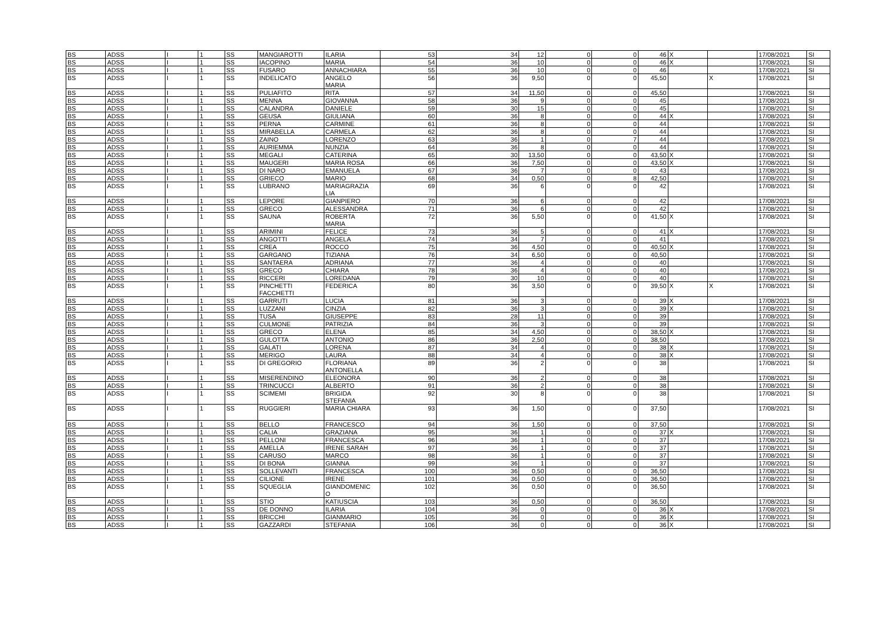| BS | ADSS | I | 1 | SS | MANGIAROTTI | ILARIA | 53 | 34 | 12 | 0 | 0 | 46 | X | | 17/08/2021 | SI |
| BS | ADSS | I | 1 | SS | IACOPINO | MARIA | 54 | 36 | 10 | 0 | 0 | 46 | X | | 17/08/2021 | SI |
| BS | ADSS | I | 1 | SS | FUSARO | ANNACHIARA | 55 | 36 | 10 | 0 | 0 | 46 | | | 17/08/2021 | SI |
| BS | ADSS | I | 1 | SS | INDELICATO | ANGELO MARIA | 56 | 36 | 9,50 | 0 | 0 | 45,50 | | X | 17/08/2021 | SI |
| BS | ADSS | I | 1 | SS | PULIAFITO | RITA | 57 | 34 | 11,50 | 0 | 0 | 45,50 | | | 17/08/2021 | SI |
| BS | ADSS | I | 1 | SS | MENNA | GIOVANNA | 58 | 36 | 9 | 0 | 0 | 45 | | | 17/08/2021 | SI |
| BS | ADSS | I | 1 | SS | CALANDRA | DANIELE | 59 | 30 | 15 | 0 | 0 | 45 | | | 17/08/2021 | SI |
| BS | ADSS | I | 1 | SS | GEUSA | GIULIANA | 60 | 36 | 8 | 0 | 0 | 44 | X | | 17/08/2021 | SI |
| BS | ADSS | I | 1 | SS | PERNA | CARMINE | 61 | 36 | 8 | 0 | 0 | 44 | | | 17/08/2021 | SI |
| BS | ADSS | I | 1 | SS | MIRABELLA | CARMELA | 62 | 36 | 8 | 0 | 0 | 44 | | | 17/08/2021 | SI |
| BS | ADSS | I | 1 | SS | ZAINO | LORENZO | 63 | 36 | 1 | 0 | 7 | 44 | | | 17/08/2021 | SI |
| BS | ADSS | I | 1 | SS | AURIEMMA | NUNZIA | 64 | 36 | 8 | 0 | 0 | 44 | | | 17/08/2021 | SI |
| BS | ADSS | I | 1 | SS | MEGALI | CATERINA | 65 | 30 | 13,50 | 0 | 0 | 43,50 | X | | 17/08/2021 | SI |
| BS | ADSS | I | 1 | SS | MAUGERI | MARIA ROSA | 66 | 36 | 7,50 | 0 | 0 | 43,50 | X | | 17/08/2021 | SI |
| BS | ADSS | I | 1 | SS | DI NARO | EMANUELA | 67 | 36 | 7 | 0 | 0 | 43 | | | 17/08/2021 | SI |
| BS | ADSS | I | 1 | SS | GRIECO | MARIO | 68 | 34 | 0,50 | 0 | 8 | 42,50 | | | 17/08/2021 | SI |
| BS | ADSS | I | 1 | SS | LUBRANO | MARIAGRAZIA LIA | 69 | 36 | 6 | 0 | 0 | 42 | | | 17/08/2021 | SI |
| BS | ADSS | I | 1 | SS | LEPORE | GIANPIERO | 70 | 36 | 6 | 0 | 0 | 42 | | | 17/08/2021 | SI |
| BS | ADSS | I | 1 | SS | GRECO | ALESSANDRA | 71 | 36 | 6 | 0 | 0 | 42 | | | 17/08/2021 | SI |
| BS | ADSS | I | 1 | SS | SAUNA | ROBERTA MARIA | 72 | 36 | 5,50 | 0 | 0 | 41,50 | X | | 17/08/2021 | SI |
| BS | ADSS | I | 1 | SS | ARIMINI | FELICE | 73 | 36 | 5 | 0 | 0 | 41 | X | | 17/08/2021 | SI |
| BS | ADSS | I | 1 | SS | ANGOTTI | ANGELA | 74 | 34 | 7 | 0 | 0 | 41 | | | 17/08/2021 | SI |
| BS | ADSS | I | 1 | SS | CREA | ROCCO | 75 | 36 | 4,50 | 0 | 0 | 40,50 | X | | 17/08/2021 | SI |
| BS | ADSS | I | 1 | SS | GARGANO | TIZIANA | 76 | 34 | 6,50 | 0 | 0 | 40,50 | | | 17/08/2021 | SI |
| BS | ADSS | I | 1 | SS | SANTAERA | ADRIANA | 77 | 36 | 4 | 0 | 0 | 40 | | | 17/08/2021 | SI |
| BS | ADSS | I | 1 | SS | GRECO | CHIARA | 78 | 36 | 4 | 0 | 0 | 40 | | | 17/08/2021 | SI |
| BS | ADSS | I | 1 | SS | RICCERI | LOREDANA | 79 | 30 | 10 | 0 | 0 | 40 | | | 17/08/2021 | SI |
| BS | ADSS | I | 1 | SS | PINCHETTI FACCHETTI | FEDERICA | 80 | 36 | 3,50 | 0 | 0 | 39,50 | X | X | 17/08/2021 | SI |
| BS | ADSS | I | 1 | SS | GARRUTI | LUCIA | 81 | 36 | 3 | 0 | 0 | 39 | X | | 17/08/2021 | SI |
| BS | ADSS | I | 1 | SS | LUZZANI | CINZIA | 82 | 36 | 3 | 0 | 0 | 39 | X | | 17/08/2021 | SI |
| BS | ADSS | I | 1 | SS | TUSA | GIUSEPPE | 83 | 28 | 11 | 0 | 0 | 39 | | | 17/08/2021 | SI |
| BS | ADSS | I | 1 | SS | CULMONE | PATRIZIA | 84 | 36 | 3 | 0 | 0 | 39 | | | 17/08/2021 | SI |
| BS | ADSS | I | 1 | SS | GRECO | ELENA | 85 | 34 | 4,50 | 0 | 0 | 38,50 | X | | 17/08/2021 | SI |
| BS | ADSS | I | 1 | SS | GULOTTA | ANTONIO | 86 | 36 | 2,50 | 0 | 0 | 38,50 | | | 17/08/2021 | SI |
| BS | ADSS | I | 1 | SS | GALATI | LORENA | 87 | 34 | 4 | 0 | 0 | 38 | X | | 17/08/2021 | SI |
| BS | ADSS | I | 1 | SS | MERIGO | LAURA | 88 | 34 | 4 | 0 | 0 | 38 | X | | 17/08/2021 | SI |
| BS | ADSS | I | 1 | SS | DI GREGORIO | FLORIANA ANTONELLA | 89 | 36 | 2 | 0 | 0 | 38 | | | 17/08/2021 | SI |
| BS | ADSS | I | 1 | SS | MISERENDINO | ELEONORA | 90 | 36 | 2 | 0 | 0 | 38 | | | 17/08/2021 | SI |
| BS | ADSS | I | 1 | SS | TRINCUCCI | ALBERTO | 91 | 36 | 2 | 0 | 0 | 38 | | | 17/08/2021 | SI |
| BS | ADSS | I | 1 | SS | SCIMEMI | BRIGIDA STEFANIA | 92 | 30 | 8 | 0 | 0 | 38 | | | 17/08/2021 | SI |
| BS | ADSS | I | 1 | SS | RUGGIERI | MARIA CHIARA | 93 | 36 | 1,50 | 0 | 0 | 37,50 | | | 17/08/2021 | SI |
| BS | ADSS | I | 1 | SS | BELLO | FRANCESCO | 94 | 36 | 1,50 | 0 | 0 | 37,50 | | | 17/08/2021 | SI |
| BS | ADSS | I | 1 | SS | CALIA | GRAZIANA | 95 | 36 | 1 | 0 | 0 | 37 | X | | 17/08/2021 | SI |
| BS | ADSS | I | 1 | SS | PELLONI | FRANCESCA | 96 | 36 | 1 | 0 | 0 | 37 | | | 17/08/2021 | SI |
| BS | ADSS | I | 1 | SS | AMELLA | IRENE SARAH | 97 | 36 | 1 | 0 | 0 | 37 | | | 17/08/2021 | SI |
| BS | ADSS | I | 1 | SS | CARUSO | MARCO | 98 | 36 | 1 | 0 | 0 | 37 | | | 17/08/2021 | SI |
| BS | ADSS | I | 1 | SS | DI BONA | GIANNA | 99 | 36 | 1 | 0 | 0 | 37 | | | 17/08/2021 | SI |
| BS | ADSS | I | 1 | SS | SOLLEVANTI | FRANCESCA | 100 | 36 | 0,50 | 0 | 0 | 36,50 | | | 17/08/2021 | SI |
| BS | ADSS | I | 1 | SS | CILIONE | IRENE | 101 | 36 | 0,50 | 0 | 0 | 36,50 | | | 17/08/2021 | SI |
| BS | ADSS | I | 1 | SS | SQUEGLIA | GIANDOMENIC O | 102 | 36 | 0,50 | 0 | 0 | 36,50 | | | 17/08/2021 | SI |
| BS | ADSS | I | 1 | SS | STIO | KATIUSCIA | 103 | 36 | 0,50 | 0 | 0 | 36,50 | | | 17/08/2021 | SI |
| BS | ADSS | I | 1 | SS | DE DONNO | ILARIA | 104 | 36 | 0 | 0 | 0 | 36 | X | | 17/08/2021 | SI |
| BS | ADSS | I | 1 | SS | BRICCHI | GIANMARIO | 105 | 36 | 0 | 0 | 0 | 36 | X | | 17/08/2021 | SI |
| BS | ADSS | I | 1 | SS | GAZZARDI | STEFANIA | 106 | 36 | 0 | 0 | 0 | 36 | X | | 17/08/2021 | SI |